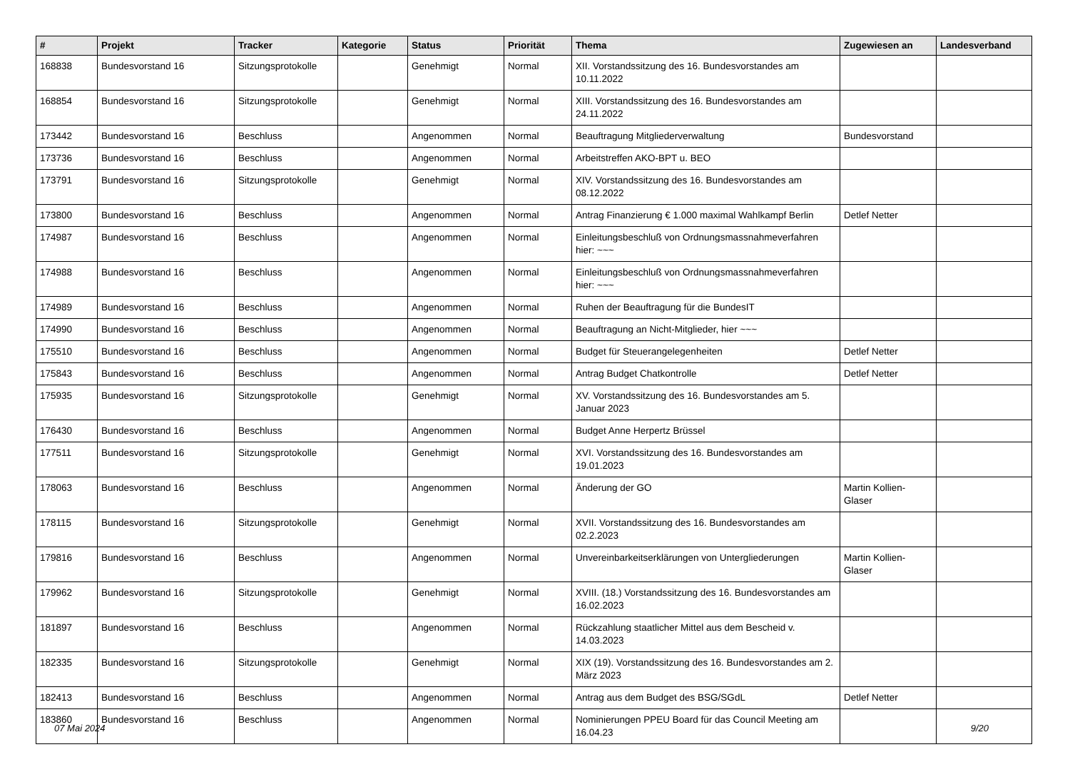| # | Projekt | Tracker | Kategorie | Status | Priorität | Thema | Zugewiesen an | Landesverband |
| --- | --- | --- | --- | --- | --- | --- | --- | --- |
| 168838 | Bundesvorstand 16 | Sitzungsprotokolle | | Genehmigt | Normal | XII. Vorstandssitzung des 16. Bundesvorstandes am 10.11.2022 | | |
| 168854 | Bundesvorstand 16 | Sitzungsprotokolle | | Genehmigt | Normal | XIII. Vorstandssitzung des 16. Bundesvorstandes am 24.11.2022 | | |
| 173442 | Bundesvorstand 16 | Beschluss | | Angenommen | Normal | Beauftragung Mitgliederverwaltung | Bundesvorstand | |
| 173736 | Bundesvorstand 16 | Beschluss | | Angenommen | Normal | Arbeitstreffen AKO-BPT u. BEO | | |
| 173791 | Bundesvorstand 16 | Sitzungsprotokolle | | Genehmigt | Normal | XIV. Vorstandssitzung des 16. Bundesvorstandes am 08.12.2022 | | |
| 173800 | Bundesvorstand 16 | Beschluss | | Angenommen | Normal | Antrag Finanzierung € 1.000 maximal Wahlkampf Berlin | Detlef Netter | |
| 174987 | Bundesvorstand 16 | Beschluss | | Angenommen | Normal | Einleitungsbeschluß von Ordnungsmassnahmeverfahren hier: ~~~ | | |
| 174988 | Bundesvorstand 16 | Beschluss | | Angenommen | Normal | Einleitungsbeschluß von Ordnungsmassnahmeverfahren hier: ~~~ | | |
| 174989 | Bundesvorstand 16 | Beschluss | | Angenommen | Normal | Ruhen der Beauftragung für die BundesIT | | |
| 174990 | Bundesvorstand 16 | Beschluss | | Angenommen | Normal | Beauftragung an Nicht-Mitglieder, hier ~~~ | | |
| 175510 | Bundesvorstand 16 | Beschluss | | Angenommen | Normal | Budget für Steuerangelegenheiten | Detlef Netter | |
| 175843 | Bundesvorstand 16 | Beschluss | | Angenommen | Normal | Antrag Budget Chatkontrolle | Detlef Netter | |
| 175935 | Bundesvorstand 16 | Sitzungsprotokolle | | Genehmigt | Normal | XV. Vorstandssitzung des 16. Bundesvorstandes am 5. Januar 2023 | | |
| 176430 | Bundesvorstand 16 | Beschluss | | Angenommen | Normal | Budget Anne Herpertz Brüssel | | |
| 177511 | Bundesvorstand 16 | Sitzungsprotokolle | | Genehmigt | Normal | XVI. Vorstandssitzung des 16. Bundesvorstandes am 19.01.2023 | | |
| 178063 | Bundesvorstand 16 | Beschluss | | Angenommen | Normal | Änderung der GO | Martin Kollien-Glaser | |
| 178115 | Bundesvorstand 16 | Sitzungsprotokolle | | Genehmigt | Normal | XVII. Vorstandssitzung des 16. Bundesvorstandes am 02.2.2023 | | |
| 179816 | Bundesvorstand 16 | Beschluss | | Angenommen | Normal | Unvereinbarkeitserklärungen von Untergliederungen | Martin Kollien-Glaser | |
| 179962 | Bundesvorstand 16 | Sitzungsprotokolle | | Genehmigt | Normal | XVIII. (18.) Vorstandssitzung des 16. Bundesvorstandes am 16.02.2023 | | |
| 181897 | Bundesvorstand 16 | Beschluss | | Angenommen | Normal | Rückzahlung staatlicher Mittel aus dem Bescheid v. 14.03.2023 | | |
| 182335 | Bundesvorstand 16 | Sitzungsprotokolle | | Genehmigt | Normal | XIX (19). Vorstandssitzung des 16. Bundesvorstandes am 2. März 2023 | | |
| 182413 | Bundesvorstand 16 | Beschluss | | Angenommen | Normal | Antrag aus dem Budget des BSG/SGdL | Detlef Netter | |
| 183860 | Bundesvorstand 16 | Beschluss | | Angenommen | Normal | Nominierungen PPEU Board für das Council Meeting am 16.04.23 | | |
07 Mai 2024 9/20